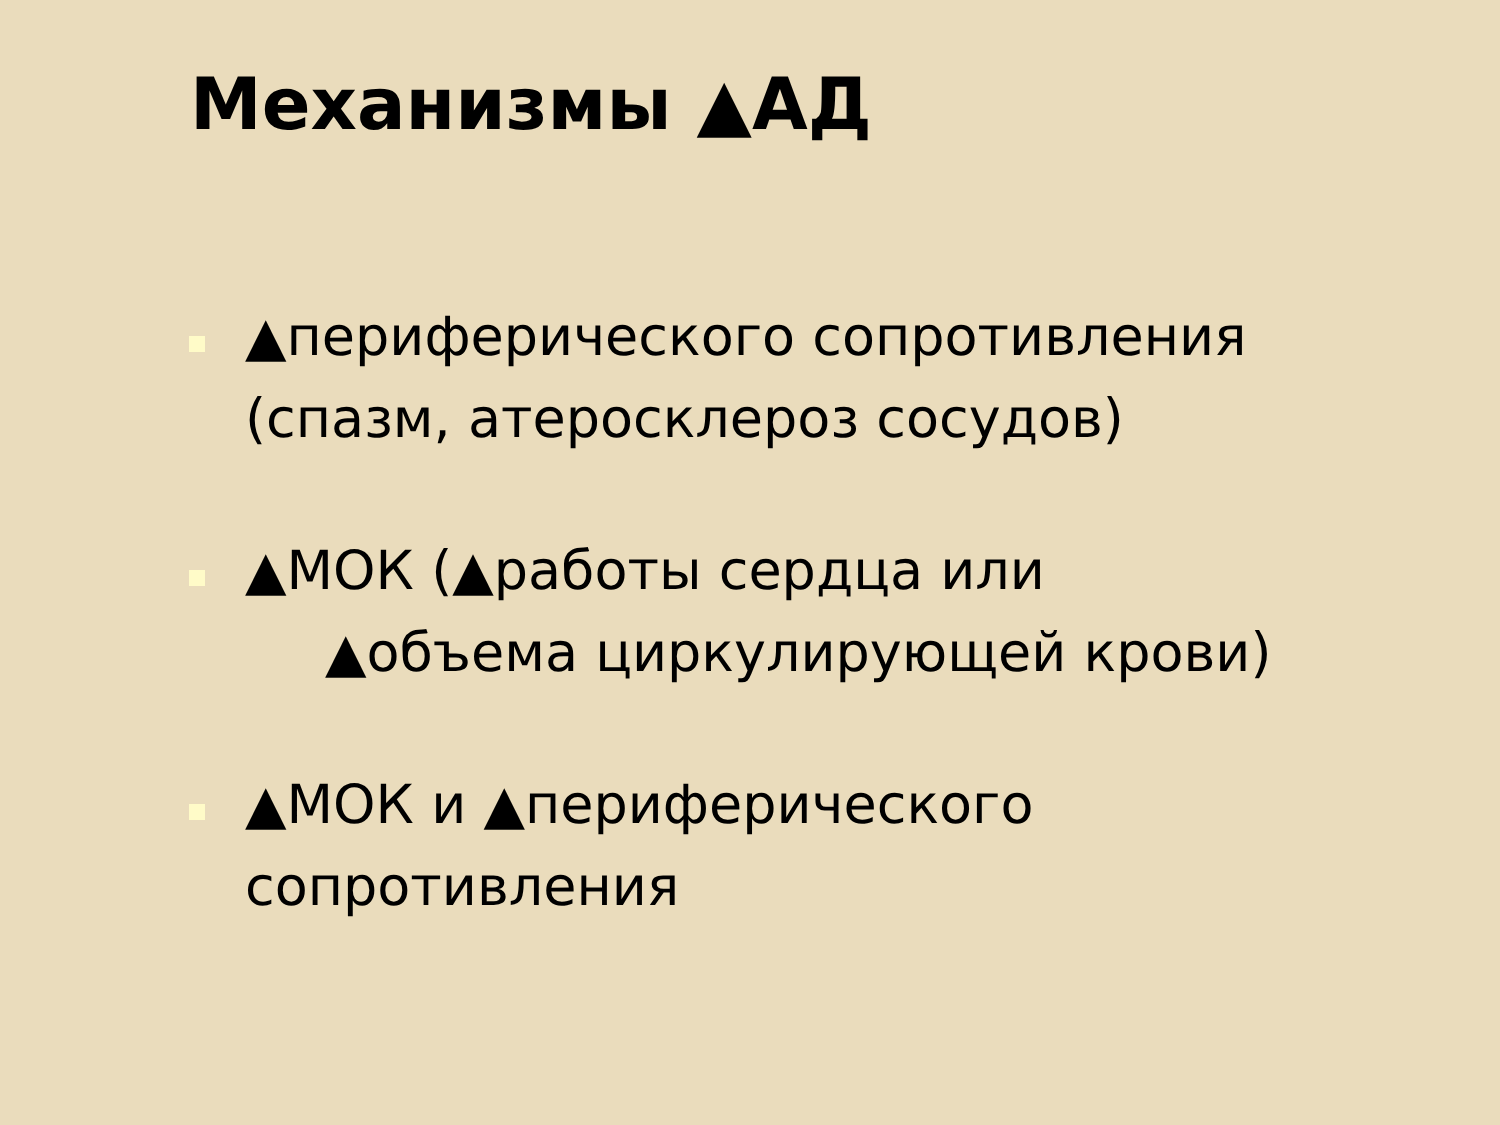Механизмы ▲АД
▲периферического сопротивления (спазм, атеросклероз сосудов)
▲МОК (▲работы сердца или
▲объема циркулирующей крови)
▲МОК и ▲периферического сопротивления